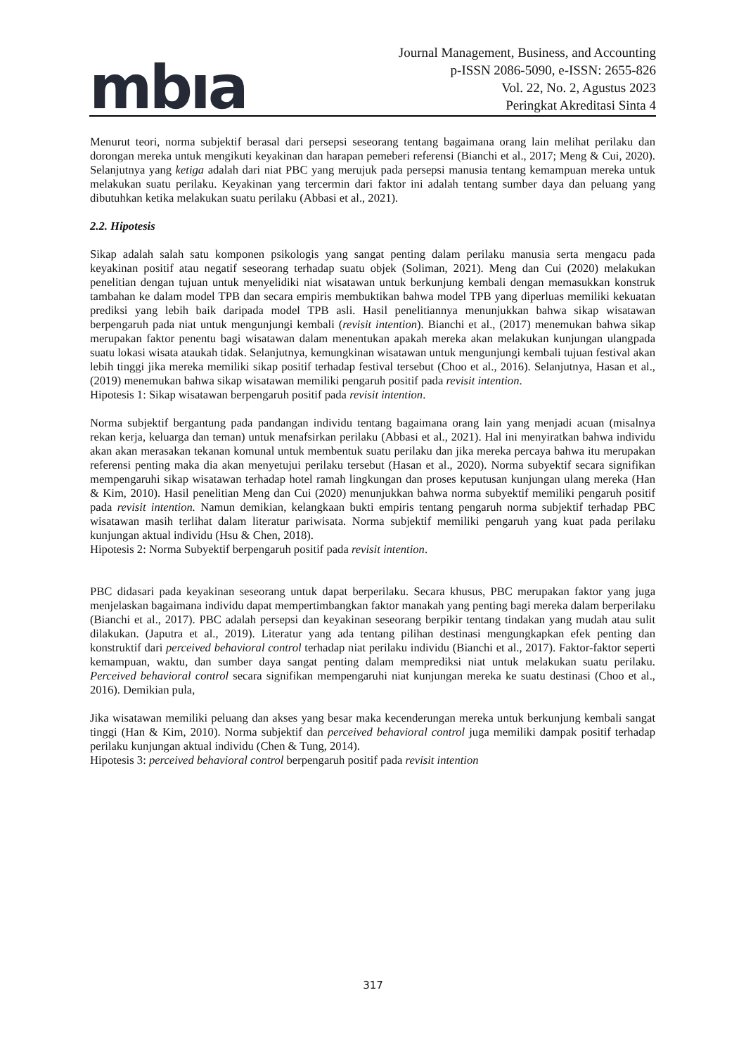mbıa
Journal Management, Business, and Accounting
p-ISSN 2086-5090, e-ISSN: 2655-826
Vol. 22, No. 2, Agustus 2023
Peringkat Akreditasi Sinta 4
Menurut teori, norma subjektif berasal dari persepsi seseorang tentang bagaimana orang lain melihat perilaku dan dorongan mereka untuk mengikuti keyakinan dan harapan pemeberi referensi (Bianchi et al., 2017; Meng & Cui, 2020). Selanjutnya yang ketiga adalah dari niat PBC yang merujuk pada persepsi manusia tentang kemampuan mereka untuk melakukan suatu perilaku. Keyakinan yang tercermin dari faktor ini adalah tentang sumber daya dan peluang yang dibutuhkan ketika melakukan suatu perilaku (Abbasi et al., 2021).
2.2. Hipotesis
Sikap adalah salah satu komponen psikologis yang sangat penting dalam perilaku manusia serta mengacu pada keyakinan positif atau negatif seseorang terhadap suatu objek (Soliman, 2021). Meng dan Cui (2020) melakukan penelitian dengan tujuan untuk menyelidiki niat wisatawan untuk berkunjung kembali dengan memasukkan konstruk tambahan ke dalam model TPB dan secara empiris membuktikan bahwa model TPB yang diperluas memiliki kekuatan prediksi yang lebih baik daripada model TPB asli. Hasil penelitiannya menunjukkan bahwa sikap wisatawan berpengaruh pada niat untuk mengunjungi kembali (revisit intention). Bianchi et al., (2017) menemukan bahwa sikap merupakan faktor penentu bagi wisatawan dalam menentukan apakah mereka akan melakukan kunjungan ulangpada suatu lokasi wisata ataukah tidak. Selanjutnya, kemungkinan wisatawan untuk mengunjungi kembali tujuan festival akan lebih tinggi jika mereka memiliki sikap positif terhadap festival tersebut (Choo et al., 2016). Selanjutnya, Hasan et al., (2019) menemukan bahwa sikap wisatawan memiliki pengaruh positif pada revisit intention.
Hipotesis 1: Sikap wisatawan berpengaruh positif pada revisit intention.
Norma subjektif bergantung pada pandangan individu tentang bagaimana orang lain yang menjadi acuan (misalnya rekan kerja, keluarga dan teman) untuk menafsirkan perilaku (Abbasi et al., 2021). Hal ini menyiratkan bahwa individu akan akan merasakan tekanan komunal untuk membentuk suatu perilaku dan jika mereka percaya bahwa itu merupakan referensi penting maka dia akan menyetujui perilaku tersebut (Hasan et al., 2020). Norma subyektif secara signifikan mempengaruhi sikap wisatawan terhadap hotel ramah lingkungan dan proses keputusan kunjungan ulang mereka (Han & Kim, 2010). Hasil penelitian Meng dan Cui (2020) menunjukkan bahwa norma subyektif memiliki pengaruh positif pada revisit intention. Namun demikian, kelangkaan bukti empiris tentang pengaruh norma subjektif terhadap PBC wisatawan masih terlihat dalam literatur pariwisata. Norma subjektif memiliki pengaruh yang kuat pada perilaku kunjungan aktual individu (Hsu & Chen, 2018).
Hipotesis 2: Norma Subyektif berpengaruh positif pada revisit intention.
PBC didasari pada keyakinan seseorang untuk dapat berperilaku. Secara khusus, PBC merupakan faktor yang juga menjelaskan bagaimana individu dapat mempertimbangkan faktor manakah yang penting bagi mereka dalam berperilaku (Bianchi et al., 2017). PBC adalah persepsi dan keyakinan seseorang berpikir tentang tindakan yang mudah atau sulit dilakukan. (Japutra et al., 2019). Literatur yang ada tentang pilihan destinasi mengungkapkan efek penting dan konstruktif dari perceived behavioral control terhadap niat perilaku individu (Bianchi et al., 2017). Faktor-faktor seperti kemampuan, waktu, dan sumber daya sangat penting dalam memprediksi niat untuk melakukan suatu perilaku. Perceived behavioral control secara signifikan mempengaruhi niat kunjungan mereka ke suatu destinasi (Choo et al., 2016). Demikian pula,
Jika wisatawan memiliki peluang dan akses yang besar maka kecenderungan mereka untuk berkunjung kembali sangat tinggi (Han & Kim, 2010). Norma subjektif dan perceived behavioral control juga memiliki dampak positif terhadap perilaku kunjungan aktual individu (Chen & Tung, 2014).
Hipotesis 3: perceived behavioral control berpengaruh positif pada revisit intention
317